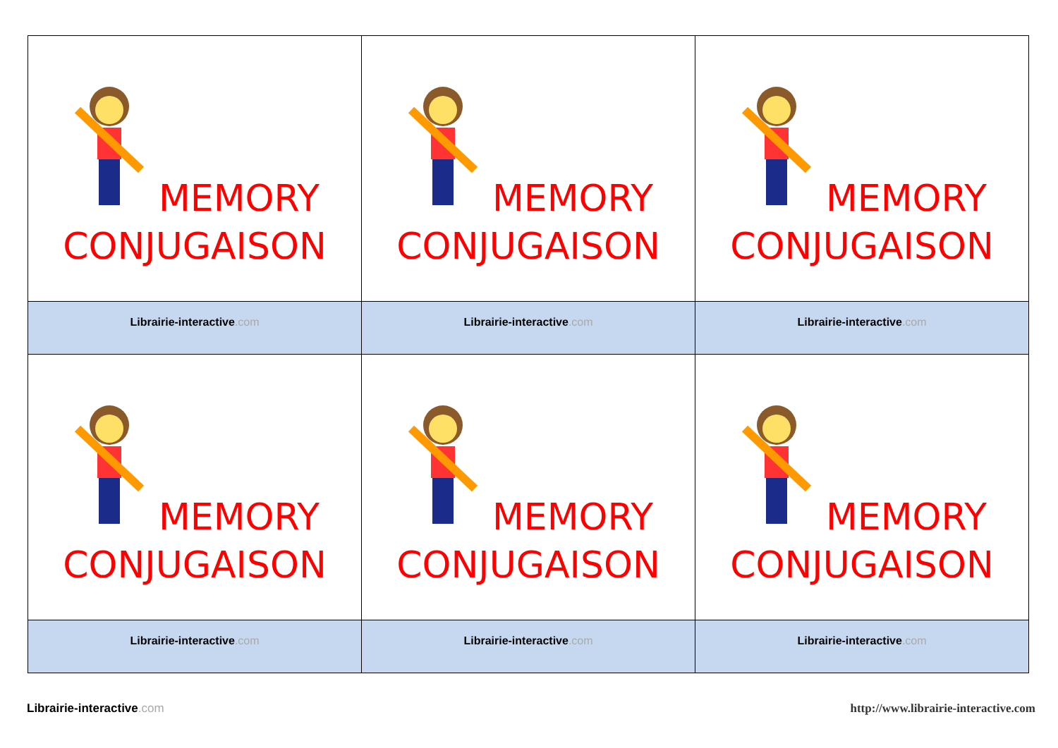| MEMORY CONJUGAISON | MEMORY CONJUGAISON | MEMORY CONJUGAISON |
| Librairie-interactive .com | Librairie-interactive .com | Librairie-interactive .com |
| MEMORY CONJUGAISON | MEMORY CONJUGAISON | MEMORY CONJUGAISON |
| Librairie-interactive .com | Librairie-interactive .com | Librairie-interactive .com |
Librairie-interactive.com
http://www.librairie-interactive.com